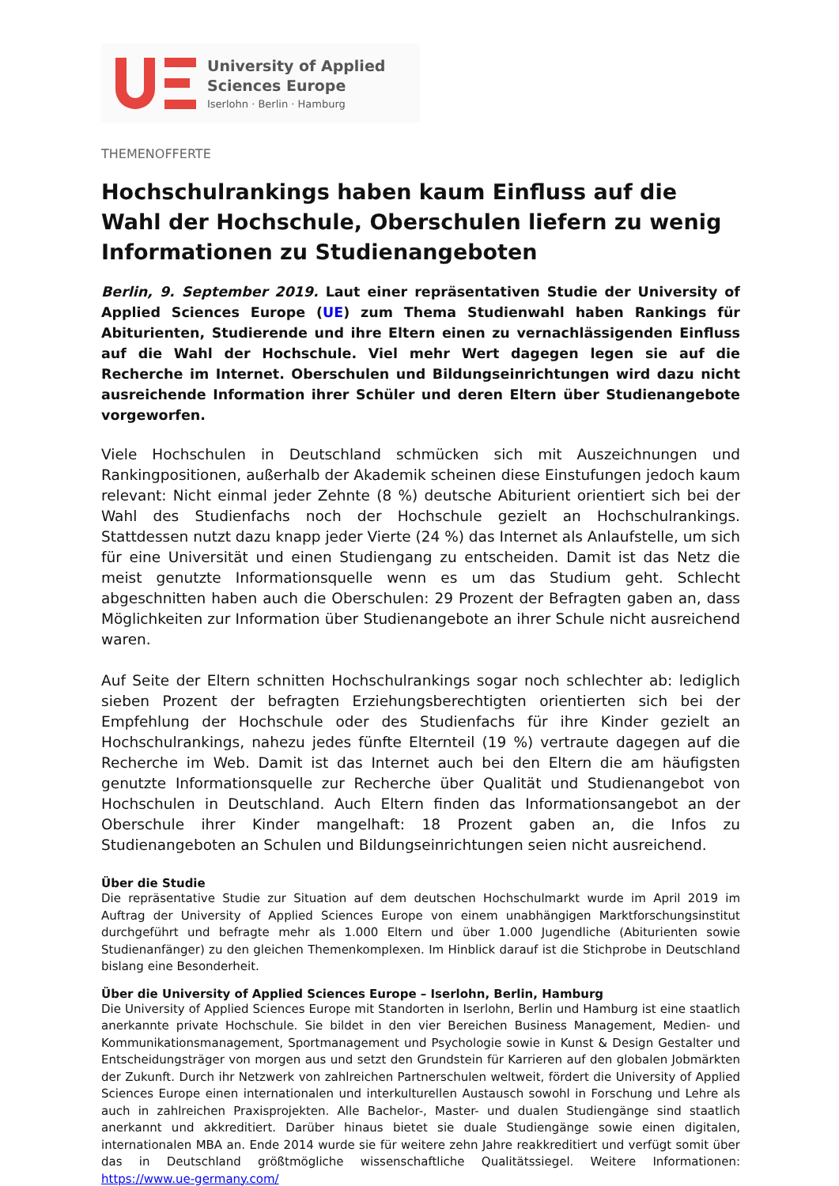University of Applied
Sciences Europe
Iserlohn · Berlin · Hamburg
THEMENOFFERTE
Hochschulrankings haben kaum Einfluss auf die Wahl der Hochschule, Oberschulen liefern zu wenig Informationen zu Studienangeboten
Berlin, 9. September 2019. Laut einer repräsentativen Studie der University of Applied Sciences Europe (UE) zum Thema Studienwahl haben Rankings für Abiturienten, Studierende und ihre Eltern einen zu vernachlässigenden Einfluss auf die Wahl der Hochschule. Viel mehr Wert dagegen legen sie auf die Recherche im Internet. Oberschulen und Bildungseinrichtungen wird dazu nicht ausreichende Information ihrer Schüler und deren Eltern über Studienangebote vorgeworfen.
Viele Hochschulen in Deutschland schmücken sich mit Auszeichnungen und Rankingpositionen, außerhalb der Akademik scheinen diese Einstufungen jedoch kaum relevant: Nicht einmal jeder Zehnte (8 %) deutsche Abiturient orientiert sich bei der Wahl des Studienfachs noch der Hochschule gezielt an Hochschulrankings. Stattdessen nutzt dazu knapp jeder Vierte (24 %) das Internet als Anlaufstelle, um sich für eine Universität und einen Studiengang zu entscheiden. Damit ist das Netz die meist genutzte Informationsquelle wenn es um das Studium geht. Schlecht abgeschnitten haben auch die Oberschulen: 29 Prozent der Befragten gaben an, dass Möglichkeiten zur Information über Studienangebote an ihrer Schule nicht ausreichend waren.
Auf Seite der Eltern schnitten Hochschulrankings sogar noch schlechter ab: lediglich sieben Prozent der befragten Erziehungsberechtigten orientierten sich bei der Empfehlung der Hochschule oder des Studienfachs für ihre Kinder gezielt an Hochschulrankings, nahezu jedes fünfte Elternteil (19 %) vertraute dagegen auf die Recherche im Web. Damit ist das Internet auch bei den Eltern die am häufigsten genutzte Informationsquelle zur Recherche über Qualität und Studienangebot von Hochschulen in Deutschland. Auch Eltern finden das Informationsangebot an der Oberschule ihrer Kinder mangelhaft: 18 Prozent gaben an, die Infos zu Studienangeboten an Schulen und Bildungseinrichtungen seien nicht ausreichend.
Über die Studie
Die repräsentative Studie zur Situation auf dem deutschen Hochschulmarkt wurde im April 2019 im Auftrag der University of Applied Sciences Europe von einem unabhängigen Marktforschungsinstitut durchgeführt und befragte mehr als 1.000 Eltern und über 1.000 Jugendliche (Abiturienten sowie Studienanfänger) zu den gleichen Themenkomplexen. Im Hinblick darauf ist die Stichprobe in Deutschland bislang eine Besonderheit.
Über die University of Applied Sciences Europe – Iserlohn, Berlin, Hamburg
Die University of Applied Sciences Europe mit Standorten in Iserlohn, Berlin und Hamburg ist eine staatlich anerkannte private Hochschule. Sie bildet in den vier Bereichen Business Management, Medien- und Kommunikationsmanagement, Sportmanagement und Psychologie sowie in Kunst & Design Gestalter und Entscheidungsträger von morgen aus und setzt den Grundstein für Karrieren auf den globalen Jobmärkten der Zukunft. Durch ihr Netzwerk von zahlreichen Partnerschulen weltweit, fördert die University of Applied Sciences Europe einen internationalen und interkulturellen Austausch sowohl in Forschung und Lehre als auch in zahlreichen Praxisprojekten. Alle Bachelor-, Master- und dualen Studiengänge sind staatlich anerkannt und akkreditiert. Darüber hinaus bietet sie duale Studiengänge sowie einen digitalen, internationalen MBA an. Ende 2014 wurde sie für weitere zehn Jahre reakkreditiert und verfügt somit über das in Deutschland größtmögliche wissenschaftliche Qualitätssiegel. Weitere Informationen: https://www.ue-germany.com/